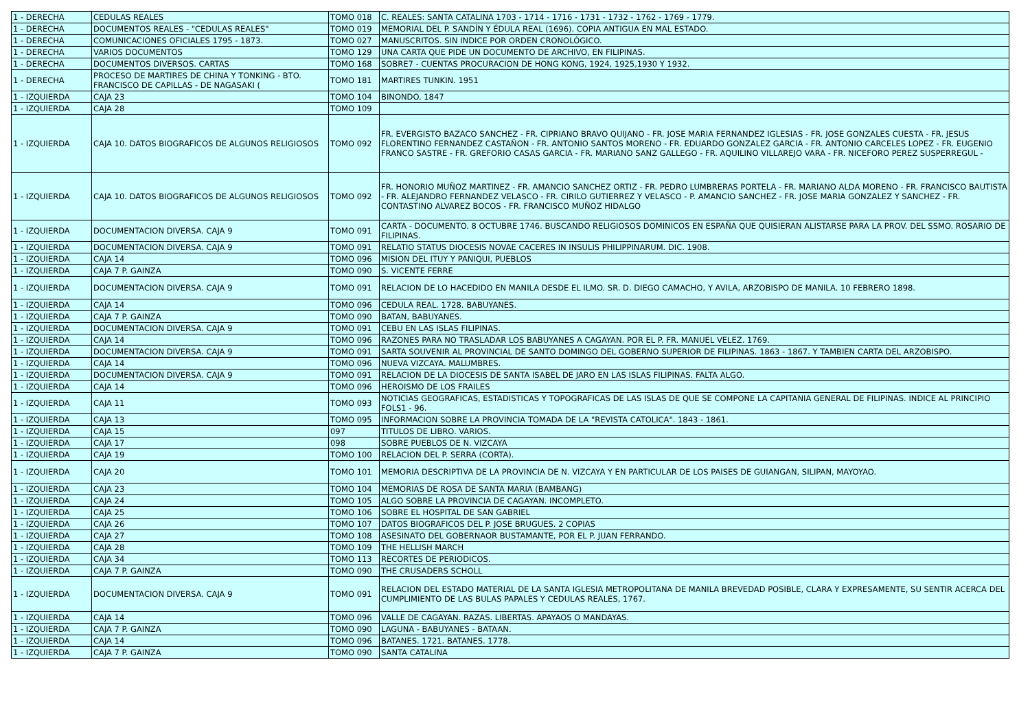| 1 - DERECHA | CEDULAS REALES | TOMO 018 | C. REALES: SANTA CATALINA 1703 - 1714 - 1716 - 1731 - 1732 - 1762 - 1769 - 1779. |
| 1 - DERECHA | DOCUMENTOS REALES - "CEDULAS REALES" | TOMO 019 | MEMORIAL DEL P. SANDÍN Y ÉDULA REAL (1696). COPIA ANTIGUA EN MAL ESTADO. |
| 1 - DERECHA | COMUNICACIONES OFICIALES 1795 - 1873. | TOMO 027 | MANUSCRITOS. SIN INDICE POR ORDEN CRONOLÓGICO. |
| 1 - DERECHA | VARIOS DOCUMENTOS | TOMO 129 | UNA CARTA QUE PIDE UN DOCUMENTO DE ARCHIVO, EN FILIPINAS. |
| 1 - DERECHA | DOCUMENTOS DIVERSOS. CARTAS | TOMO 168 | SOBRE7 - CUENTAS PROCURACION DE HONG KONG, 1924, 1925,1930 Y 1932. |
| 1 - DERECHA | PROCESO DE MARTIRES DE CHINA Y TONKING - BTO. FRANCISCO DE CAPILLAS - DE NAGASAKI ( | TOMO 181 | MARTIRES TUNKIN. 1951 |
| 1 - IZQUIERDA | CAJA 23 | TOMO 104 | BINONDO. 1847 |
| 1 - IZQUIERDA | CAJA 28 | TOMO 109 | |
| 1 - IZQUIERDA | CAJA 10. DATOS BIOGRAFICOS DE ALGUNOS RELIGIOSOS | TOMO 092 | FR. EVERGISTO BAZACO SANCHEZ - FR. CIPRIANO BRAVO QUIJANO - FR. JOSE MARIA FERNANDEZ IGLESIAS - FR. JOSE GONZALES CUESTA - FR. JESUS FLORENTINO FERNANDEZ CASTAÑON - FR. ANTONIO SANTOS MORENO - FR. EDUARDO GONZALEZ GARCIA - FR. ANTONIO CARCELES LOPEZ - FR. EUGENIO FRANCO SASTRE - FR. GREFORIO CASAS GARCIA - FR. MARIANO SANZ GALLEGO - FR. AQUILINO VILLAREJO VARA - FR. NICEFORO PEREZ SUSPERREGUL - |
| 1 - IZQUIERDA | CAJA 10. DATOS BIOGRAFICOS DE ALGUNOS RELIGIOSOS | TOMO 092 | FR. HONORIO MUÑOZ MARTINEZ - FR. AMANCIO SANCHEZ ORTIZ - FR. PEDRO LUMBRERAS PORTELA - FR. MARIANO ALDA MORENO - FR. FRANCISCO BAUTISTA - FR. ALEJANDRO FERNANDEZ VELASCO - FR. CIRILO GUTIERREZ Y VELASCO - P. AMANCIO SANCHEZ - FR. JOSE MARIA GONZALEZ Y SANCHEZ - FR. CONTASTINO ALVAREZ BOCOS - FR. FRANCISCO MUÑOZ HIDALGO |
| 1 - IZQUIERDA | DOCUMENTACION DIVERSA. CAJA 9 | TOMO 091 | CARTA - DOCUMENTO. 8 OCTUBRE 1746. BUSCANDO RELIGIOSOS DOMINICOS EN ESPAÑA QUE QUISIERAN ALISTARSE PARA LA PROV. DEL SSMO. ROSARIO DE FILIPINAS. |
| 1 - IZQUIERDA | DOCUMENTACION DIVERSA. CAJA 9 | TOMO 091 | RELATIO STATUS DIOCESIS NOVAE CACERES IN INSULIS PHILIPPINARUM. DIC. 1908. |
| 1 - IZQUIERDA | CAJA 14 | TOMO 096 | MISION DEL ITUY Y PANIQUI, PUEBLOS |
| 1 - IZQUIERDA | CAJA 7 P. GAINZA | TOMO 090 | S. VICENTE FERRE |
| 1 - IZQUIERDA | DOCUMENTACION DIVERSA. CAJA 9 | TOMO 091 | RELACION DE LO HACEDIDO EN MANILA DESDE EL ILMO. SR. D. DIEGO CAMACHO, Y AVILA, ARZOBISPO DE MANILA. 10 FEBRERO 1898. |
| 1 - IZQUIERDA | CAJA 14 | TOMO 096 | CEDULA REAL. 1728. BABUYANES. |
| 1 - IZQUIERDA | CAJA 7 P. GAINZA | TOMO 090 | BATAN, BABUYANES. |
| 1 - IZQUIERDA | DOCUMENTACION DIVERSA. CAJA 9 | TOMO 091 | CEBU EN LAS ISLAS FILIPINAS. |
| 1 - IZQUIERDA | CAJA 14 | TOMO 096 | RAZONES PARA NO TRASLADAR LOS BABUYANES A CAGAYAN. POR EL P. FR. MANUEL VELEZ. 1769. |
| 1 - IZQUIERDA | DOCUMENTACION DIVERSA. CAJA 9 | TOMO 091 | SARTA SOUVENIR AL PROVINCIAL DE SANTO DOMINGO DEL GOBERNO SUPERIOR DE FILIPINAS. 1863 - 1867. Y TAMBIEN CARTA DEL ARZOBISPO. |
| 1 - IZQUIERDA | CAJA 14 | TOMO 096 | NUEVA VIZCAYA. MALUMBRES. |
| 1 - IZQUIERDA | DOCUMENTACION DIVERSA. CAJA 9 | TOMO 091 | RELACION DE LA DIOCESIS DE SANTA ISABEL DE JARO EN LAS ISLAS FILIPINAS. FALTA ALGO. |
| 1 - IZQUIERDA | CAJA 14 | TOMO 096 | HEROISMO DE LOS FRAILES |
| 1 - IZQUIERDA | CAJA 11 | TOMO 093 | NOTICIAS GEOGRAFICAS, ESTADISTICAS Y TOPOGRAFICAS DE LAS ISLAS DE QUE SE COMPONE LA CAPITANIA GENERAL DE FILIPINAS. INDICE AL PRINCIPIO FOLS1 - 96. |
| 1 - IZQUIERDA | CAJA 13 | TOMO 095 | INFORMACION SOBRE LA PROVINCIA TOMADA DE LA "REVISTA CATOLICA". 1843 - 1861. |
| 1 - IZQUIERDA | CAJA 15 | 097 | TITULOS DE LIBRO. VARIOS. |
| 1 - IZQUIERDA | CAJA 17 | 098 | SOBRE PUEBLOS DE N. VIZCAYA |
| 1 - IZQUIERDA | CAJA 19 | TOMO 100 | RELACION DEL P. SERRA (CORTA). |
| 1 - IZQUIERDA | CAJA 20 | TOMO 101 | MEMORIA DESCRIPTIVA DE LA PROVINCIA DE N. VIZCAYA Y EN PARTICULAR DE LOS PAISES DE GUIANGAN, SILIPAN, MAYOYAO. |
| 1 - IZQUIERDA | CAJA 23 | TOMO 104 | MEMORIAS DE ROSA DE SANTA MARIA (BAMBANG) |
| 1 - IZQUIERDA | CAJA 24 | TOMO 105 | ALGO SOBRE LA PROVINCIA DE CAGAYAN. INCOMPLETO. |
| 1 - IZQUIERDA | CAJA 25 | TOMO 106 | SOBRE EL HOSPITAL DE SAN GABRIEL |
| 1 - IZQUIERDA | CAJA 26 | TOMO 107 | DATOS BIOGRAFICOS DEL P. JOSE BRUGUES. 2 COPIAS |
| 1 - IZQUIERDA | CAJA 27 | TOMO 108 | ASESINATO DEL GOBERNAOR BUSTAMANTE, POR EL P. JUAN FERRANDO. |
| 1 - IZQUIERDA | CAJA 28 | TOMO 109 | THE HELLISH MARCH |
| 1 - IZQUIERDA | CAJA 34 | TOMO 113 | RECORTES DE PERIODICOS. |
| 1 - IZQUIERDA | CAJA 7 P. GAINZA | TOMO 090 | THE CRUSADERS SCHOLL |
| 1 - IZQUIERDA | DOCUMENTACION DIVERSA. CAJA 9 | TOMO 091 | RELACION DEL ESTADO MATERIAL DE LA SANTA IGLESIA METROPOLITANA DE MANILA BREVEDAD POSIBLE, CLARA Y EXPRESAMENTE, SU SENTIR ACERCA DEL CUMPLIMIENTO DE LAS BULAS PAPALES Y CEDULAS REALES, 1767. |
| 1 - IZQUIERDA | CAJA 14 | TOMO 096 | VALLE DE CAGAYAN. RAZAS. LIBERTAS. APAYAOS O MANDAYAS. |
| 1 - IZQUIERDA | CAJA 7 P. GAINZA | TOMO 090 | LAGUNA - BABUYANES - BATAAN. |
| 1 - IZQUIERDA | CAJA 14 | TOMO 096 | BATANES. 1721. BATANES. 1778. |
| 1 - IZQUIERDA | CAJA 7 P. GAINZA | TOMO 090 | SANTA CATALINA |